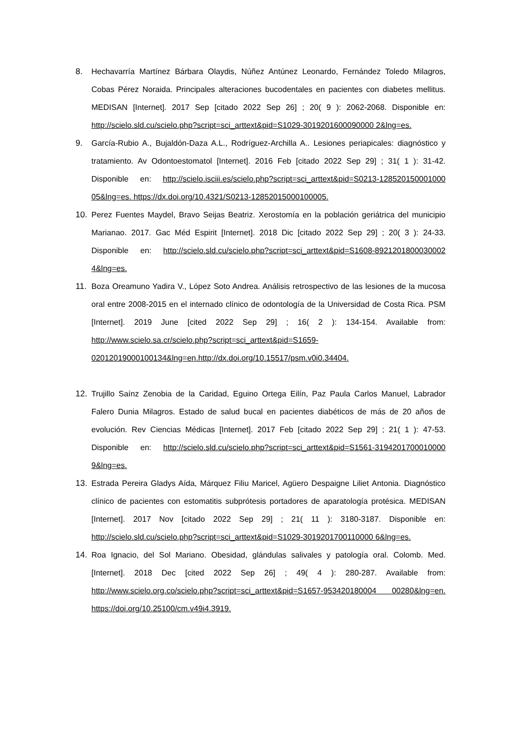8. Hechavarría Martínez Bárbara Olaydis, Núñez Antúnez Leonardo, Fernández Toledo Milagros, Cobas Pérez Noraida. Principales alteraciones bucodentales en pacientes con diabetes mellitus. MEDISAN [Internet]. 2017 Sep [citado 2022 Sep 26] ; 20( 9 ): 2062-2068. Disponible en: http://scielo.sld.cu/scielo.php?script=sci_arttext&pid=S1029-3019201600090000 2&lng=es.
9. García-Rubio A., Bujaldón-Daza A.L., Rodríguez-Archilla A.. Lesiones periapicales: diagnóstico y tratamiento. Av Odontoestomatol [Internet]. 2016 Feb [citado 2022 Sep 29] ; 31( 1 ): 31-42. Disponible en: http://scielo.isciii.es/scielo.php?script=sci_arttext&pid=S0213-128520150001000 05&lng=es. https://dx.doi.org/10.4321/S0213-12852015000100005.
10. Perez Fuentes Maydel, Bravo Seijas Beatriz. Xerostomía en la población geriátrica del municipio Marianao. 2017. Gac Méd Espirit [Internet]. 2018 Dic [citado 2022 Sep 29] ; 20( 3 ): 24-33. Disponible en: http://scielo.sld.cu/scielo.php?script=sci_arttext&pid=S1608-8921201800030002 4&lng=es.
11. Boza Oreamuno Yadira V., López Soto Andrea. Análisis retrospectivo de las lesiones de la mucosa oral entre 2008-2015 en el internado clínico de odontología de la Universidad de Costa Rica. PSM [Internet]. 2019 June [cited 2022 Sep 29] ; 16( 2 ): 134-154. Available from: http://www.scielo.sa.cr/scielo.php?script=sci_arttext&pid=S1659-02012019000100134&lng=en.http://dx.doi.org/10.15517/psm.v0i0.34404.
12. Trujillo Saínz Zenobia de la Caridad, Eguino Ortega Eilín, Paz Paula Carlos Manuel, Labrador Falero Dunia Milagros. Estado de salud bucal en pacientes diabéticos de más de 20 años de evolución. Rev Ciencias Médicas [Internet]. 2017 Feb [citado 2022 Sep 29] ; 21( 1 ): 47-53. Disponible en: http://scielo.sld.cu/scielo.php?script=sci_arttext&pid=S1561-3194201700010000 9&lng=es.
13. Estrada Pereira Gladys Aída, Márquez Filiu Maricel, Agüero Despaigne Liliet Antonia. Diagnóstico clínico de pacientes con estomatitis subprótesis portadores de aparatología protésica. MEDISAN [Internet]. 2017 Nov [citado 2022 Sep 29] ; 21( 11 ): 3180-3187. Disponible en: http://scielo.sld.cu/scielo.php?script=sci_arttext&pid=S1029-3019201700110000 6&lng=es.
14. Roa Ignacio, del Sol Mariano. Obesidad, glándulas salivales y patología oral. Colomb. Med. [Internet]. 2018 Dec [cited 2022 Sep 26] ; 49( 4 ): 280-287. Available from: http://www.scielo.org.co/scielo.php?script=sci_arttext&pid=S1657-953420180004 00280&lng=en. https://doi.org/10.25100/cm.v49i4.3919.